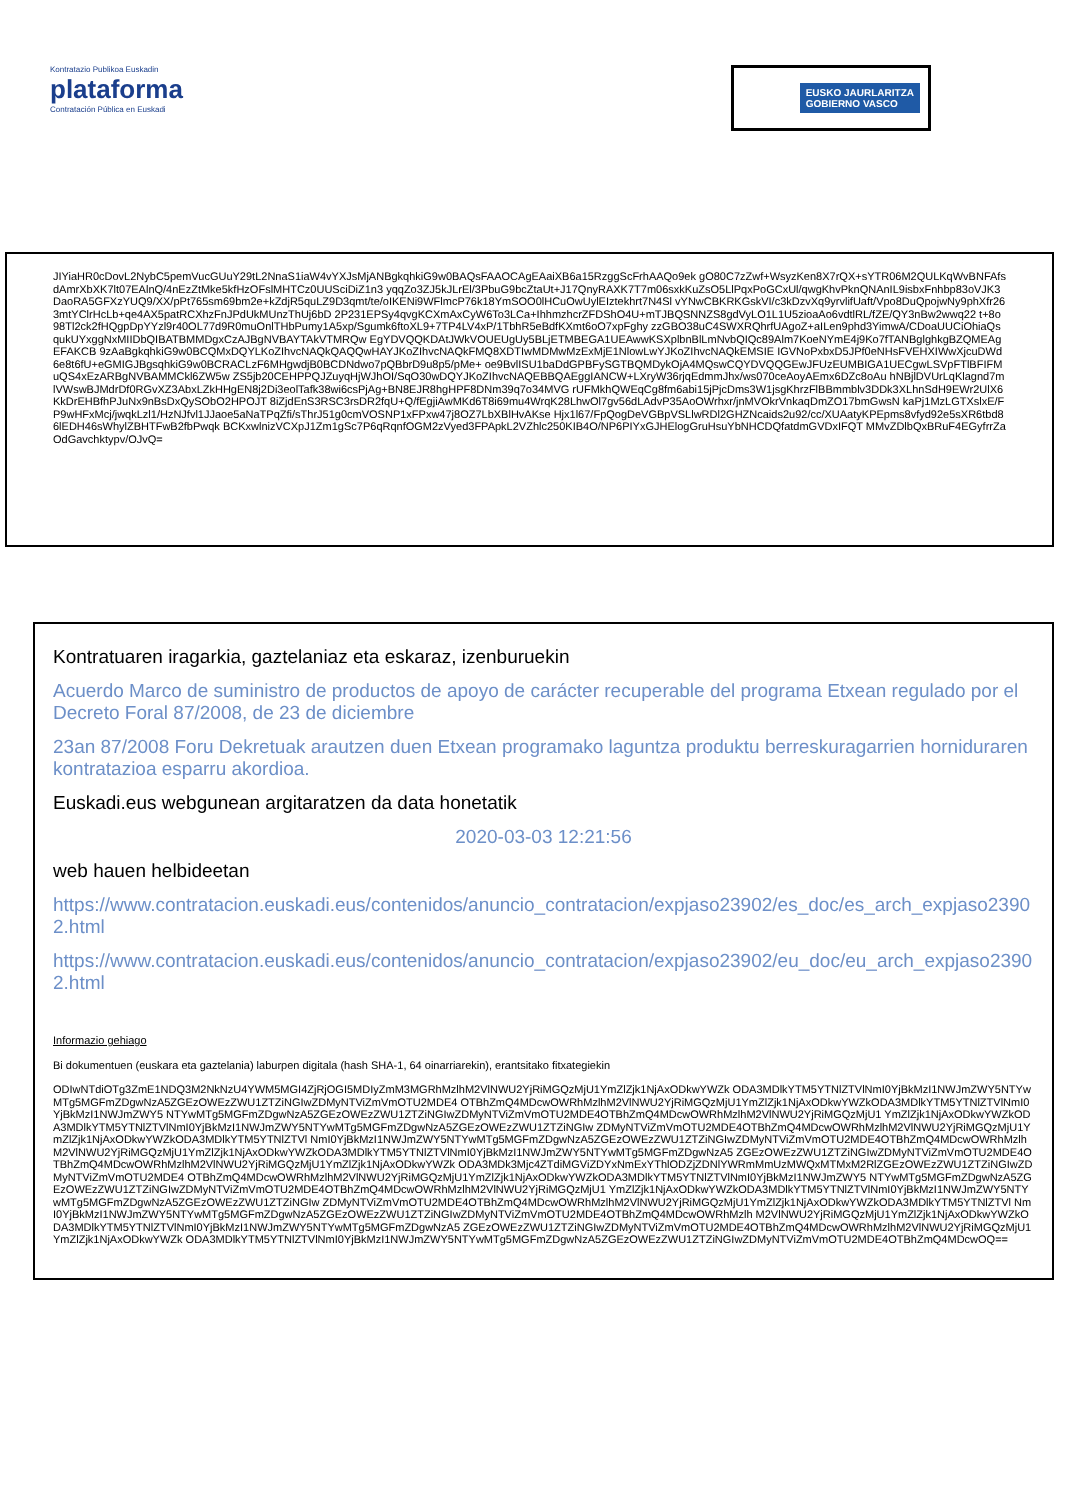Kontratazio Publikoa Euskadin
plataforma
Contratación Pública en Euskadi
EUSKO JAURLARITZA
GOBIERNO VASCO
JIYiaHR0cDovL2NybC5pemVucGUuY29tL2NnaS1iaW4vYXJsMjANBgkqhkiG9w0BAQsFAAOCAgEAaiXB6a15RzggScFrhAAQo9ek gO80C7zZwf+WsyzKen8X7rQX+sYTR06M2QULKqWvBNFAfsdAmrXbXK7lt07EAlnQ/4nEzZtMke5kfHzOFslMHTCz0UUSciDiZ1n3 yqqZo3ZJ5kJLrEl/3PbuG9bcZtaUt+J17QnyRAXK7T7m06sxkKuZsO5LlPqxPoGCxUl/qwgKhvPknQNAnIL9isbxFnhbp83oVJK3 DaoRA5GFXzYUQ9/XX/pPt765sm69bm2e+kZdjR5quLZ9D3qmt/te/oIKENi9WFlmcP76k18YmSOO0lHCuOwUylEIztekhrt7N4Sl vYNwCBKRKGskVI/c3kDzvXq9yrvlifUaft/Vpo8DuQpojwNy9phXfr263mtYClrHcLb+qe4AX5patRCXhzFnJPdUkMUnzThUj6bD 2P231EPSy4qvgKCXmAxCyW6To3LCa+IhhmzhcrZFDShO4U+mTJBQSNNZS8gdVyLO1L1U5zioaAo6vdtlRL/fZE/QY3nBw2wwq22 t+8o98Tl2ck2fHQgpDpYYzl9r40OL77d9R0muOnlTHbPumy1A5xp/Sgumk6ftoXL9+7TP4LV4xP/1TbhR5eBdfKXmt6oO7xpFghy zzGBO38uC4SWXRQhrfUAgoZ+aILen9phd3YimwA/CDoaUUCiOhiaQsqukUYxggNxMIIDbQIBATBMMDgxCzAJBgNVBAYTAkVTMRQw EgYDVQQKDAtJWkVOUEUgUy5BLjETMBEGA1UEAwwKSXplbnBlLmNvbQIQc89Alm7KoeNYmE4j9Ko7fTANBglghkgBZQMEAgEFAKCB 9zAaBgkqhkiG9w0BCQMxDQYLKoZIhvcNAQkQAQQwHAYJKoZIhvcNAQkFMQ8XDTIwMDMwMzExMjE1NlowLwYJKoZIhvcNAQkEMSIE IGVNoPxbxD5JPf0eNHsFVEHXIWwXjcuDWd6e8t6fU+eGMIGJBgsqhkiG9w0BCRACLzF6MHgwdjB0BCDNdwo7pQBbrD9u8p5/pMe+ oe9BvlISU1baDdGPBFySGTBQMDykOjA4MQswCQYDVQQGEwJFUzEUMBIGA1UECgwLSVpFTlBFIFMuQS4xEzARBgNVBAMMCkl6ZW5w ZS5jb20CEHPPQJZuyqHjWJhOI/SqO30wDQYJKoZIhvcNAQEBBQAEggIANCW+LXryW36rjqEdmmJhx/ws070ceAoyAEmx6DZc8oAu hNBjlDVUrLqKlagnd7mlVWswBJMdrDf0RGvXZ3AbxLZkHHgEN8j2Di3eolTafk38wi6csPjAg+BN8EJR8hgHPF8DNm39q7o34MVG rUFMkhQWEqCg8fm6abi15jPjcDms3W1jsgKhrzFlBBmmblv3DDk3XLhnSdH9EWr2UlX6KkDrEHBfhPJuNx9nBsDxQySObO2HPOJT 8iZjdEnS3RSC3rsDR2fqU+Q/fEgjiAwMKd6T8i69mu4WrqK28LhwOl7gv56dLAdvP35AoOWrhxr/jnMVOkrVnkaqDmZO17bmGwsN kaPj1MzLGTXslxE/FP9wHFxMcj/jwqkLzl1/HzNJfvl1JJaoe5aNaTPqZfi/sThrJ51g0cmVOSNP1xFPxw47j8OZ7LbXBlHvAKse Hjx1l67/FpQogDeVGBpVSLlwRDl2GHZNcaids2u92/cc/XUAatyKPEpms8vfyd92e5sXR6tbd86lEDH46sWhylZBHTFwB2fbPwqk BCKxwlnizVCXpJ1Zm1gSc7P6qRqnfOGM2zVyed3FPApkL2VZhlc250KIB4O/NP6PIYxGJHElogGruHsuYbNHCDQfatdmGVDxIFQT MMvZDlbQxBRuF4EGyfrrZaOdGavchktypv/OJvQ=
Kontratuaren iragarkia, gaztelaniaz eta eskaraz, izenburuekin
Acuerdo Marco de suministro de productos de apoyo de carácter recuperable del programa Etxean regulado por el Decreto Foral 87/2008, de 23 de diciembre
23an 87/2008 Foru Dekretuak arautzen duen Etxean programako laguntza produktu berreskuragarrien horniduraren kontratazioa esparru akordioa.
Euskadi.eus webgunean argitaratzen da data honetatik
2020-03-03 12:21:56
web hauen helbideetan
https://www.contratacion.euskadi.eus/contenidos/anuncio_contratacion/expjaso23902/es_doc/es_arch_expjaso23902.html
https://www.contratacion.euskadi.eus/contenidos/anuncio_contratacion/expjaso23902/eu_doc/eu_arch_expjaso23902.html
Informazio gehiago
Bi dokumentuen (euskara eta gaztelania) laburpen digitala (hash SHA-1, 64 oinarriarekin), erantsitako fitxategiekin
ODIwNTdiOTg3ZmE1NDQ3M2NkNzU4YWM5MGI4ZjRjOGI5MDIyZmM3MGRhMzlhM2VlNWU2YjRiMGQzMjU1YmZlZjk1NjAxODkwYWZk ODA3MDlkYTM5YTNlZTVlNmI0YjBkMzI1NWJmZWY5NTYwMTg5MGFmZDgwNzA5ZGEzOWEzZWU1ZTZiNGIwZDMyNTViZmVmOTU2MDE4 OTBhZmQ4MDcwOWRhMzlhM2VlNWU2YjRiMGQzMjU1YmZlZjk1NjAxODkwYWZkODA3MDlkYTM5YTNlZTVlNmI0YjBkMzI1NWJmZWY5 NTYwMTg5MGFmZDgwNzA5ZGEzOWEzZWU1ZTZiNGIwZDMyNTViZmVmOTU2MDE4OTBhZmQ4MDcwOWRhMzlhM2VlNWU2YjRiMGQzMjU1 YmZlZjk1NjAxODkwYWZkODA3MDlkYTM5YTNlZTVlNmI0YjBkMzI1NWJmZWY5NTYwMTg5MGFmZDgwNzA5ZGEzOWEzZWU1ZTZiNGIw ZDMyNTViZmVmOTU2MDE4OTBhZmQ4MDcwOWRhMzlhM2VlNWU2YjRiMGQzMjU1YmZlZjk1NjAxODkwYWZkODA3MDlkYTM5YTNlZTVl NmI0YjBkMzI1NWJmZWY5NTYwMTg5MGFmZDgwNzA5ZGEzOWEzZWU1ZTZiNGIwZDMyNTViZmVmOTU2MDE4OTBhZmQ4MDcwOWRhMzlh M2VlNWU2YjRiMGQzMjU1YmZlZjk1NjAxODkwYWZkODA3MDlkYTM5YTNlZTVlNmI0YjBkMzI1NWJmZWY5NTYwMTg5MGFmZDgwNzA5 ZGEzOWEzZWU1ZTZiNGIwZDMyNTViZmVmOTU2MDE4OTBhZmQ4MDcwOWRhMzlhM2VlNWU2YjRiMGQzMjU1YmZlZjk1NjAxODkwYWZk ODA3MDk3Mjc4ZTdiMGViZDYxNmExYThlODZjZDNlYWRmMmUzMWQxMTMxM2RlZGEzOWEzZWU1ZTZiNGIwZDMyNTViZmVmOTU2MDE4 OTBhZmQ4MDcwOWRhMzlhM2VlNWU2YjRiMGQzMjU1YmZlZjk1NjAxODkwYWZkODA3MDlkYTM5YTNlZTVlNmI0YjBkMzI1NWJmZWY5 NTYwMTg5MGFmZDgwNzA5ZGEzOWEzZWU1ZTZiNGIwZDMyNTViZmVmOTU2MDE4OTBhZmQ4MDcwOWRhMzlhM2VlNWU2YjRiMGQzMjU1 YmZlZjk1NjAxODkwYWZkODA3MDlkYTM5YTNlZTVlNmI0YjBkMzI1NWJmZWY5NTYwMTg5MGFmZDgwNzA5ZGEzOWEzZWU1ZTZiNGIw ZDMyNTViZmVmOTU2MDE4OTBhZmQ4MDcwOWRhMzlhM2VlNWU2YjRiMGQzMjU1YmZlZjk1NjAxODkwYWZkODA3MDlkYTM5YTNlZTVl NmI0YjBkMzI1NWJmZWY5NTYwMTg5MGFmZDgwNzA5ZGEzOWEzZWU1ZTZiNGIwZDMyNTViZmVmOTU2MDE4OTBhZmQ4MDcwOWRhMzlh M2VlNWU2YjRiMGQzMjU1YmZlZjk1NjAxODkwYWZkODA3MDlkYTM5YTNlZTVlNmI0YjBkMzI1NWJmZWY5NTYwMTg5MGFmZDgwNzA5 ZGEzOWEzZWU1ZTZiNGIwZDMyNTViZmVmOTU2MDE4OTBhZmQ4MDcwOWRhMzlhM2VlNWU2YjRiMGQzMjU1YmZlZjk1NjAxODkwYWZk ODA3MDlkYTM5YTNlZTVlNmI0YjBkMzI1NWJmZWY5NTYwMTg5MGFmZDgwNzA5ZGEzOWEzZWU1ZTZiNGIwZDMyNTViZmVmOTU2MDE4OTBhZmQ4MDcwOQ==